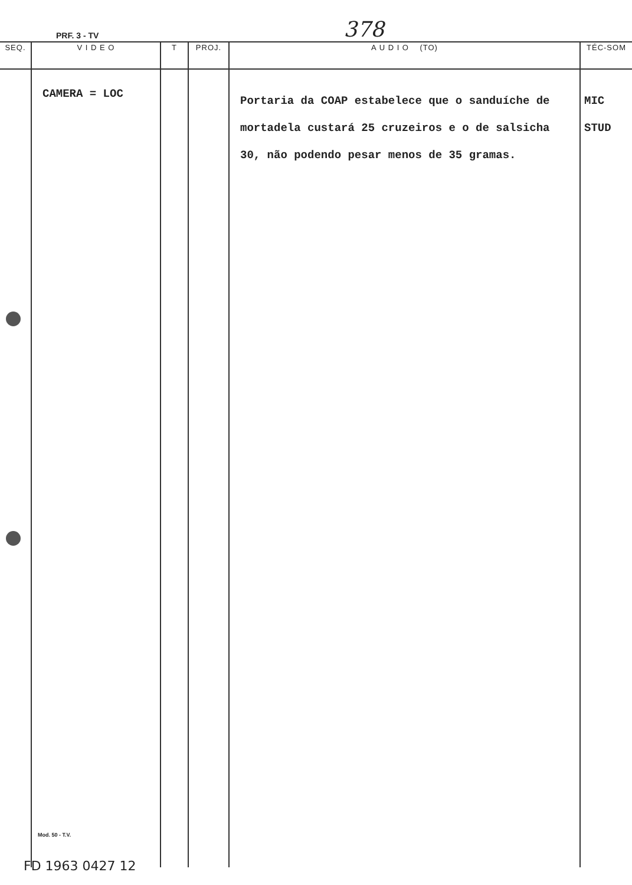PRF. 3 - TV 378
| SEQ. | V I D E O | T | PROJ. | A U D I O (TO) | TÉC-SOM |
| --- | --- | --- | --- | --- | --- |
| | CAMERA = LOC Mod. 50 - T.V. | | | Portaria da COAP estabelece que o sanduíche de mortadela custará 25 cruzeiros e o de salsicha 30, não podendo pesar menos de 35 gramas. | MIC STUD |
FD 1963 0427 12